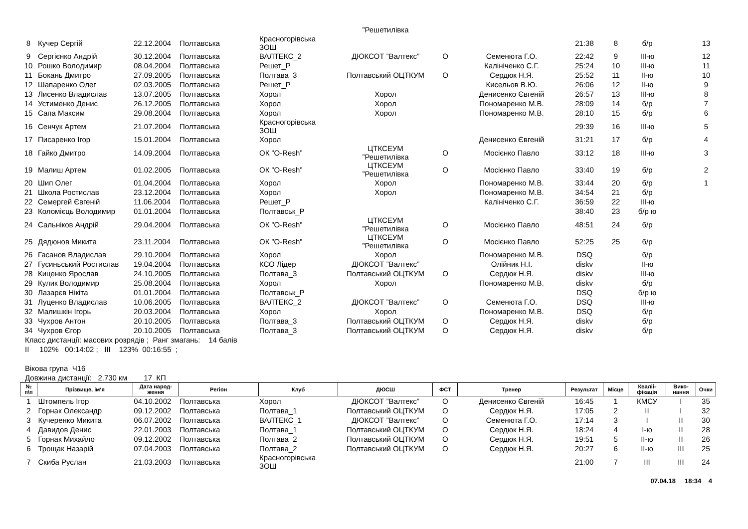| | | | | | ”Решетилівка | | | | | | | |
| 8 | Кучер Сергій | 22.12.2004 | Полтавська | Красногорівська ЗОШ | | | | 21:38 | 8 | б/р | | 13 |
| 9 | Сергієнко Андрій | 30.12.2004 | Полтавська | ВАЛТЕКС_2 | ДЮКСОТ ”Валтекс” | О | Семенюта Г.О. | 22:42 | 9 | III-ю | | 12 |
| 10 | Рошко Володимир | 08.04.2004 | Полтавська | Решет_Р | | | Калініченко С.Г. | 25:24 | 10 | III-ю | | 11 |
| 11 | Бокань Дмитро | 27.09.2005 | Полтавська | Полтава_3 | Полтавський ОЦТКУМ | О | Сердюк Н.Я. | 25:52 | 11 | II-ю | | 10 |
| 12 | Шапаренко Олег | 02.03.2005 | Полтавська | Решет_Р | | | Кисельов В.Ю. | 26:06 | 12 | II-ю | | 9 |
| 13 | Лисенко Владислав | 13.07.2005 | Полтавська | Хорол | Хорол | | Денисенко Євгеній | 26:57 | 13 | III-ю | | 8 |
| 14 | Устименко Денис | 26.12.2005 | Полтавська | Хорол | Хорол | | Пономаренко М.В. | 28:09 | 14 | б/р | | 7 |
| 15 | Сапа Максим | 29.08.2004 | Полтавська | Хорол | Хорол | | Пономаренко М.В. | 28:10 | 15 | б/р | | 6 |
| 16 | Сенчук Артем | 21.07.2004 | Полтавська | Красногорівська ЗОШ | | | | 29:39 | 16 | III-ю | | 5 |
| 17 | Писаренко Ігор | 15.01.2004 | Полтавська | Хорол | | | Денисенко Євгеній | 31:21 | 17 | б/р | | 4 |
| 18 | Гайко Дмитро | 14.09.2004 | Полтавська | ОК ”O-Resh” | ЦТКСЕУМ ”Решетилівка | О | Мосієнко Павло | 33:12 | 18 | III-ю | | 3 |
| 19 | Малиш Артем | 01.02.2005 | Полтавська | ОК ”O-Resh” | ЦТКСЕУМ ”Решетилівка | О | Мосієнко Павло | 33:40 | 19 | б/р | | 2 |
| 20 | Шип Олег | 01.04.2004 | Полтавська | Хорол | Хорол | | Пономаренко М.В. | 33:44 | 20 | б/р | | 1 |
| 21 | Школа Ростислав | 23.12.2004 | Полтавська | Хорол | Хорол | | Пономаренко М.В. | 34:54 | 21 | б/р | | |
| 22 | Семергей Євгеній | 11.06.2004 | Полтавська | Решет_Р | | | Калініченко С.Г. | 36:59 | 22 | III-ю | | |
| 23 | Коломієць Володимир | 01.01.2004 | Полтавська | Полтавськ_Р | | | | 38:40 | 23 | б/р ю | | |
| 24 | Сальніков Андрій | 29.04.2004 | Полтавська | ОК ”O-Resh” | ЦТКСЕУМ ”Решетилівка | О | Мосієнко Павло | 48:51 | 24 | б/р | | |
| 25 | Дядюнов Микита | 23.11.2004 | Полтавська | ОК ”O-Resh” | ЦТКСЕУМ ”Решетилівка | О | Мосієнко Павло | 52:25 | 25 | б/р | | |
| 26 | Гасанов Владислав | 29.10.2004 | Полтавська | Хорол | Хорол | | Пономаренко М.В. | DSQ | | б/р | | |
| 27 | Гусиньський Ростислав | 19.04.2004 | Полтавська | КСО Лідер | ДЮКСОТ ”Валтекс” | | Олійник Н.І. | diskv | | II-ю | | |
| 28 | Киценко Ярослав | 24.10.2005 | Полтавська | Полтава_3 | Полтавський ОЦТКУМ | О | Сердюк Н.Я. | diskv | | III-ю | | |
| 29 | Кулик Володимир | 25.08.2004 | Полтавська | Хорол | Хорол | | Пономаренко М.В. | diskv | | б/р | | |
| 30 | Лазарєв Нікіта | 01.01.2004 | Полтавська | Полтавськ_Р | | | | DSQ | | б/р ю | | |
| 31 | Луценко Владислав | 10.06.2005 | Полтавська | ВАЛТЕКС_2 | ДЮКСОТ ”Валтекс” | О | Семенюта Г.О. | DSQ | | III-ю | | |
| 32 | Малишкін Ігорь | 20.03.2004 | Полтавська | Хорол | Хорол | | Пономаренко М.В. | DSQ | | б/р | | |
| 33 | Чухров Антон | 20.10.2005 | Полтавська | Полтава_3 | Полтавський ОЦТКУМ | О | Сердюк Н.Я. | diskv | | б/р | | |
| 34 | Чухров Єгор | 20.10.2005 | Полтавська | Полтава_3 | Полтавський ОЦТКУМ | О | Сердюк Н.Я. | diskv | | б/р | | |
Класс дистанції: масових розрядів ; Ранг змагань: 14 балів
II 102% 00:14:02 ; III 123% 00:16:55 ;
Вікова група Ч16
Довжина дистанції: 2.730 км 17 КП
| № п\п | Прізвище, ім‘я | Дата народ- ження | Регіон | Клуб | ДЮСШ | ФСТ | Тренер | Результат | Місце | Кваліі- фікація | Вико- нання | Очки |
| --- | --- | --- | --- | --- | --- | --- | --- | --- | --- | --- | --- | --- |
| 1 | Штомпель Ігор | 04.10.2002 | Полтавська | Хорол | ДЮКСОТ ”Валтекс” | О | Денисенко Євгеній | 16:45 | 1 | КМСУ | I | 35 |
| 2 | Горнак Олександр | 09.12.2002 | Полтавська | Полтава_1 | Полтавський ОЦТКУМ | О | Сердюк Н.Я. | 17:05 | 2 | II | I | 32 |
| 3 | Кучеренко Микита | 06.07.2002 | Полтавська | ВАЛТЕКС_1 | ДЮКСОТ ”Валтекс” | О | Семенюта Г.О. | 17:14 | 3 | I | II | 30 |
| 4 | Давидов Денис | 22.01.2003 | Полтавська | Полтава_1 | Полтавський ОЦТКУМ | О | Сердюк Н.Я. | 18:24 | 4 | I-ю | II | 28 |
| 5 | Горнак Михайло | 09.12.2002 | Полтавська | Полтава_2 | Полтавський ОЦТКУМ | О | Сердюк Н.Я. | 19:51 | 5 | II-ю | II | 26 |
| 6 | Трощак Назарій | 07.04.2003 | Полтавська | Полтава_2 | Полтавський ОЦТКУМ | О | Сердюк Н.Я. | 20:27 | 6 | II-ю | III | 25 |
| 7 | Скиба Руслан | 21.03.2003 | Полтавська | Красногорівська ЗОШ | | | | 21:00 | 7 | III | III | 24 |
07.04.18 18:34 4